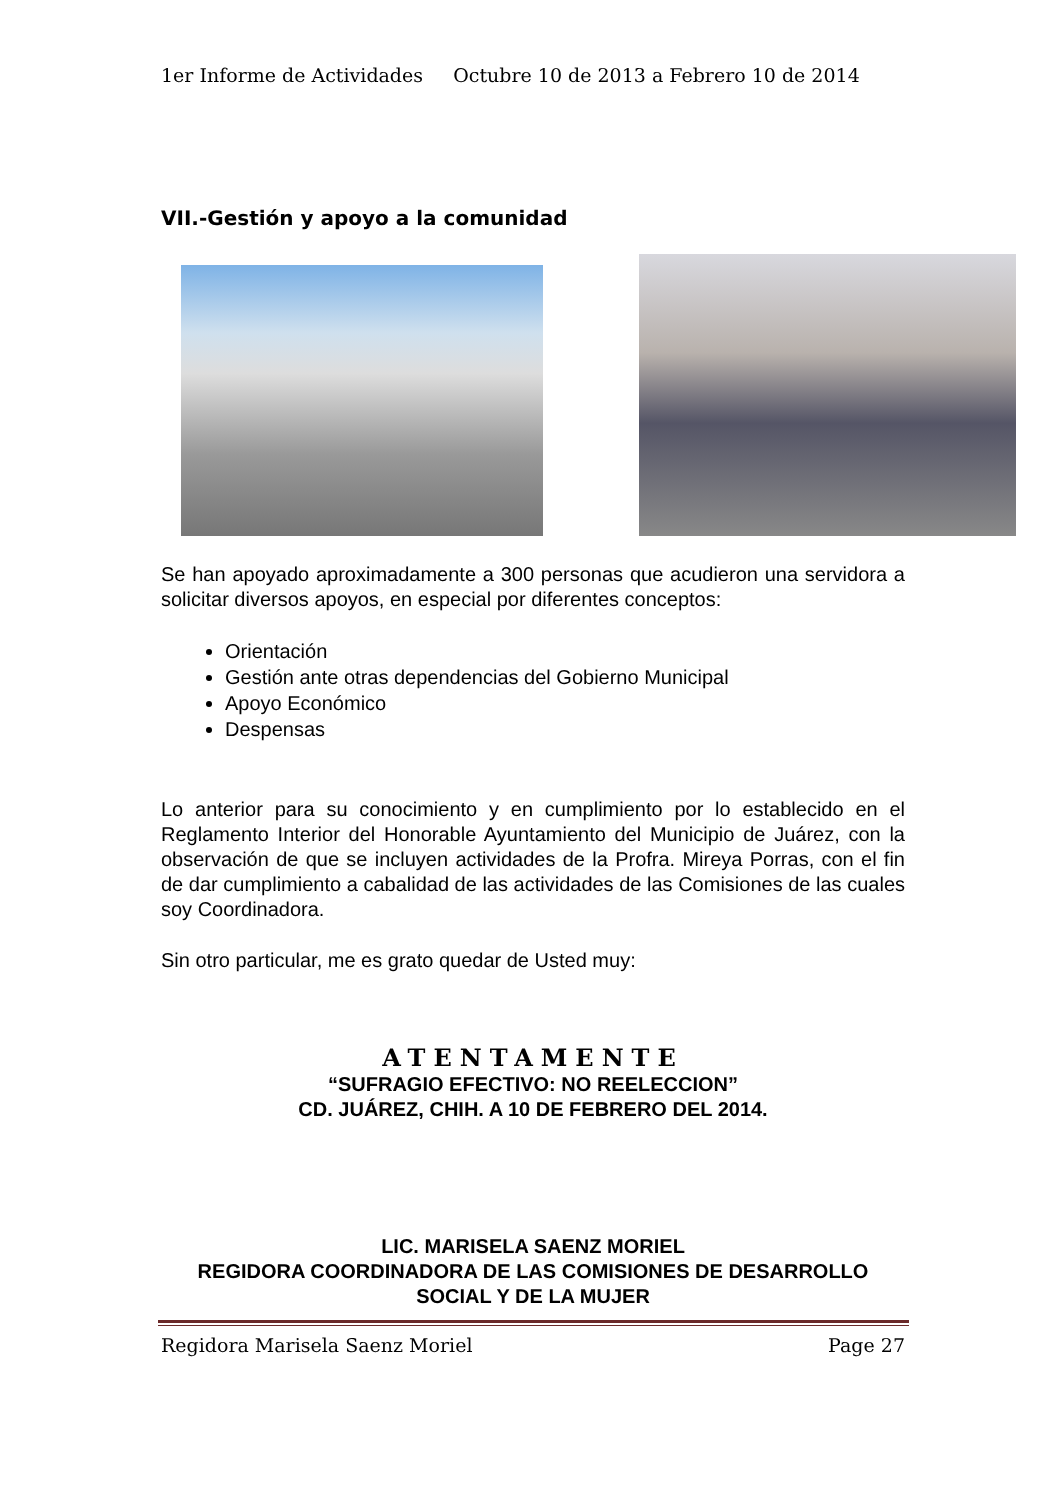1er Informe de Actividades Octubre 10 de 2013 a Febrero 10 de 2014
VII.-Gestión y apoyo a la comunidad
Se han apoyado aproximadamente a 300 personas que acudieron una servidora a solicitar diversos apoyos, en especial por diferentes conceptos:
Orientación
Gestión ante otras dependencias del Gobierno Municipal
Apoyo Económico
Despensas
Lo anterior para su conocimiento y en cumplimiento por lo establecido en el Reglamento Interior del Honorable Ayuntamiento del Municipio de Juárez, con la observación de que se incluyen actividades de la Profra. Mireya Porras, con el fin de dar cumplimiento a cabalidad de las actividades de las Comisiones de las cuales soy Coordinadora.
Sin otro particular, me es grato quedar de Usted muy:
ATENTAMENTE
“SUFRAGIO EFECTIVO: NO REELECCION”
CD. JUÁREZ, CHIH. A 10 DE FEBRERO DEL 2014.
LIC. MARISELA SAENZ MORIEL
REGIDORA COORDINADORA DE LAS COMISIONES DE DESARROLLO SOCIAL Y DE LA MUJER
Regidora Marisela Saenz Moriel Page 27